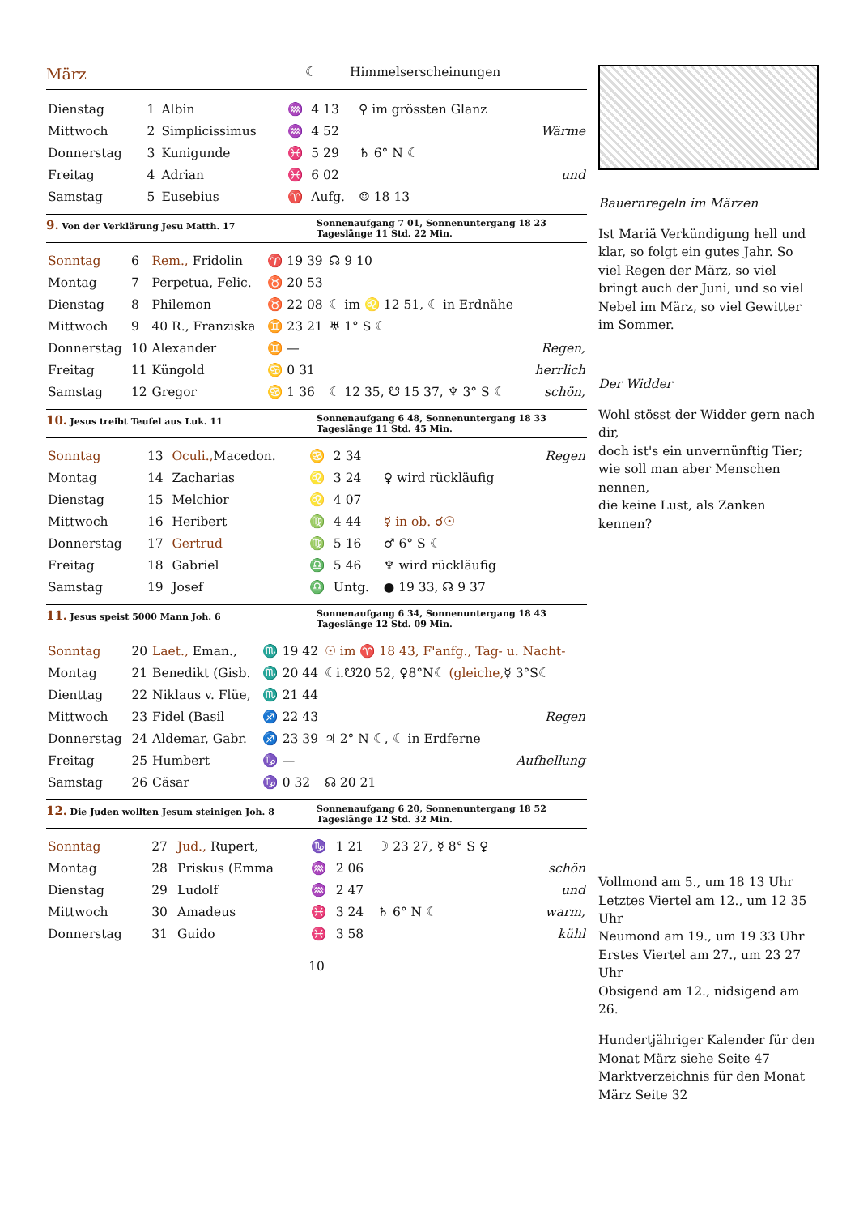März ☾ Himmelserscheinungen
| Dienstag | 1 | Albin | ♒ | 4 13 | ♀ im grössten Glanz | |
| Mittwoch | 2 | Simplicissimus | ♒ | 4 52 | | Wärme |
| Donnerstag | 3 | Kunigunde | ♓ | 5 29 | ♄ 6° N ☾ | |
| Freitag | 4 | Adrian | ♓ | 6 02 | | und |
| Samstag | 5 | Eusebius | ♈ | Aufg. | ☺ 18 13 | |
9. Von der Verklärung Jesu Matth. 17
Sonnenaufgang 7 01, Sonnenuntergang 18 23
Tageslänge 11 Std. 22 Min.
| Sonntag | 6 | Rem., Fridolin | ♈ | 19 39 | ☊ 9 10 | |
| Montag | 7 | Perpetua, Felic. | ♉ | 20 53 | | |
| Dienstag | 8 | Philemon | ♉ | 22 08 | ☾ im ♌ 12 51, ☾ in Erdnähe | |
| Mittwoch | 9 | 40 R., Franziska | ♊ | 23 21 | ♅ 1° S ☾ | |
| Donnerstag | 10 | Alexander | ♊ | — | | Regen, |
| Freitag | 11 | Küngold | ♋ | 0 31 | | herrlich |
| Samstag | 12 | Gregor | ♋ | 1 36 | ☾ 12 35, ☋ 15 37, ♆ 3° S ☾ | schön, |
10. Jesus treibt Teufel aus Luk. 11
Sonnenaufgang 6 48, Sonnenuntergang 18 33
Tageslänge 11 Std. 45 Min.
| Sonntag | 13 | Oculi., Macedon. | ♋ | 2 34 | | Regen |
| Montag | 14 | Zacharias | ♌ | 3 24 | ♀ wird rückläufig | |
| Dienstag | 15 | Melchior | ♌ | 4 07 | | |
| Mittwoch | 16 | Heribert | ♍ | 4 44 | ☿ in ob. ☌☉ | |
| Donnerstag | 17 | Gertrud | ♍ | 5 16 | ♂ 6° S ☾ | |
| Freitag | 18 | Gabriel | ♎ | 5 46 | ♆ wird rückläufig | |
| Samstag | 19 | Josef | ♎ | Untg. | ● 19 33, ☊ 9 37 | |
11. Jesus speist 5000 Mann Joh. 6
Sonnenaufgang 6 34, Sonnenuntergang 18 43
Tageslänge 12 Std. 09 Min.
| Sonntag | 20 | Laet., Eman., | ♏ | 19 42 | ☉ im ♈ 18 43, F'anfg., Tag- u. Nacht- | |
| Montag | 21 | Benedikt (Gisb. | ♏ | 20 44 | ☾i.☋20 52, ♀8°N☾ (gleiche, ☿ 3°S☾ | |
| Dienttag | 22 | Niklaus v. Flüe, | ♏ | 21 44 | | |
| Mittwoch | 23 | Fidel (Basil | ♐ | 22 43 | | Regen |
| Donnerstag | 24 | Aldemar, Gabr. | ♐ | 23 39 | ♃ 2° N ☾, ☾ in Erdferne | |
| Freitag | 25 | Humbert | ♑ | — | | Aufhellung |
| Samstag | 26 | Cäsar | ♑ | 0 32 | ☊ 20 21 | |
12. Die Juden wollten Jesum steinigen Joh. 8
Sonnenaufgang 6 20, Sonnenuntergang 18 52
Tageslänge 12 Std. 32 Min.
| Sonntag | 27 | Jud., Rupert, | ♑ | 1 21 | ☽ 23 27, ☿ 8° S ♀ | |
| Montag | 28 | Priskus (Emma | ♒ | 2 06 | | schön |
| Dienstag | 29 | Ludolf | ♒ | 2 47 | | und |
| Mittwoch | 30 | Amadeus | ♓ | 3 24 | ♄ 6° N ☾ | warm, |
| Donnerstag | 31 | Guido | ♓ | 3 58 | | kühl |
10
Bauernregeln im Märzen
Ist Mariä Verkündigung hell und klar, so folgt ein gutes Jahr. So viel Regen der März, so viel bringt auch der Juni, und so viel Nebel im März, so viel Gewitter im Sommer.
Der Widder
Wohl stösst der Widder gern nach dir,
doch ist's ein unvernünftig Tier;
wie soll man aber Menschen nennen,
die keine Lust, als Zanken kennen?
Vollmond am 5., um 18 13 Uhr
Letztes Viertel am 12., um 12 35 Uhr
Neumond am 19., um 19 33 Uhr
Erstes Viertel am 27., um 23 27 Uhr
Obsigend am 12., nidsigend am 26.
Hundertjähriger Kalender für den Monat März siehe Seite 47
Marktverzeichnis für den Monat März Seite 32